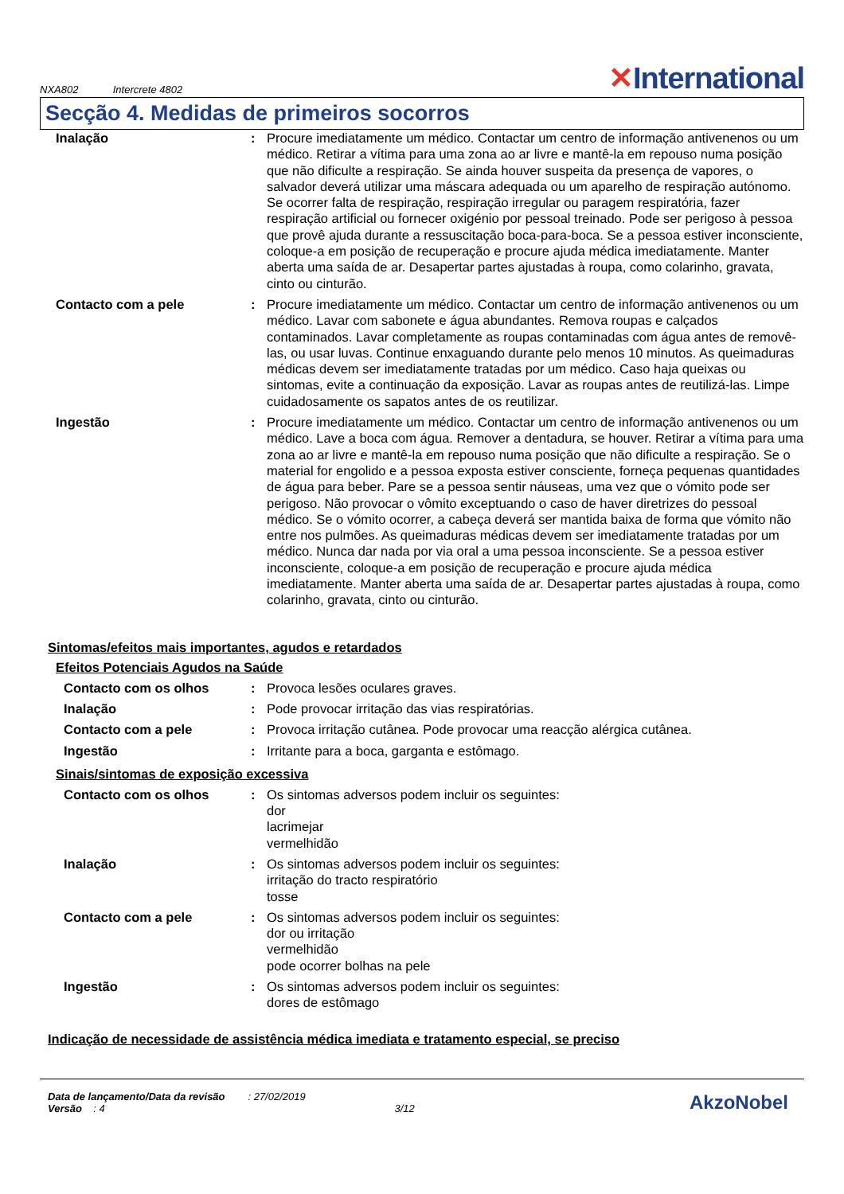NXA802 Intercrete 4802
✕International
Secção 4. Medidas de primeiros socorros
| Inalação | : | Procure imediatamente um médico. Contactar um centro de informação antivenenos ou um médico. Retirar a vítima para uma zona ao ar livre e mantê-la em repouso numa posição que não dificulte a respiração. Se ainda houver suspeita da presença de vapores, o salvador deverá utilizar uma máscara adequada ou um aparelho de respiração autónomo. Se ocorrer falta de respiração, respiração irregular ou paragem respiratória, fazer respiração artificial ou fornecer oxigénio por pessoal treinado. Pode ser perigoso à pessoa que provê ajuda durante a ressuscitação boca-para-boca. Se a pessoa estiver inconsciente, coloque-a em posição de recuperação e procure ajuda médica imediatamente. Manter aberta uma saída de ar. Desapertar partes ajustadas à roupa, como colarinho, gravata, cinto ou cinturão. |
| Contacto com a pele | : | Procure imediatamente um médico. Contactar um centro de informação antivenenos ou um médico. Lavar com sabonete e água abundantes. Remova roupas e calçados contaminados. Lavar completamente as roupas contaminadas com água antes de removê-las, ou usar luvas. Continue enxaguando durante pelo menos 10 minutos. As queimaduras médicas devem ser imediatamente tratadas por um médico. Caso haja queixas ou sintomas, evite a continuação da exposição. Lavar as roupas antes de reutilizá-las. Limpe cuidadosamente os sapatos antes de os reutilizar. |
| Ingestão | : | Procure imediatamente um médico. Contactar um centro de informação antivenenos ou um médico. Lave a boca com água. Remover a dentadura, se houver. Retirar a vítima para uma zona ao ar livre e mantê-la em repouso numa posição que não dificulte a respiração. Se o material for engolido e a pessoa exposta estiver consciente, forneça pequenas quantidades de água para beber. Pare se a pessoa sentir náuseas, uma vez que o vómito pode ser perigoso. Não provocar o vômito exceptuando o caso de haver diretrizes do pessoal médico. Se o vómito ocorrer, a cabeça deverá ser mantida baixa de forma que vómito não entre nos pulmões. As queimaduras médicas devem ser imediatamente tratadas por um médico. Nunca dar nada por via oral a uma pessoa inconsciente. Se a pessoa estiver inconsciente, coloque-a em posição de recuperação e procure ajuda médica imediatamente. Manter aberta uma saída de ar. Desapertar partes ajustadas à roupa, como colarinho, gravata, cinto ou cinturão. |
Sintomas/efeitos mais importantes, agudos e retardados
Efeitos Potenciais Agudos na Saúde
| Contacto com os olhos | : | Provoca lesões oculares graves. |
| Inalação | : | Pode provocar irritação das vias respiratórias. |
| Contacto com a pele | : | Provoca irritação cutânea. Pode provocar uma reacção alérgica cutânea. |
| Ingestão | : | Irritante para a boca, garganta e estômago. |
Sinais/sintomas de exposição excessiva
| Contacto com os olhos | : | Os sintomas adversos podem incluir os seguintes: dor lacrimejar vermelhidão |
| Inalação | : | Os sintomas adversos podem incluir os seguintes: irritação do tracto respiratório tosse |
| Contacto com a pele | : | Os sintomas adversos podem incluir os seguintes: dor ou irritação vermelhidão pode ocorrer bolhas na pele |
| Ingestão | : | Os sintomas adversos podem incluir os seguintes: dores de estômago |
Indicação de necessidade de assistência médica imediata e tratamento especial, se preciso
Data de lançamento/Data da revisão : 27/02/2019
Versão : 4 3/12
AkzoNobel